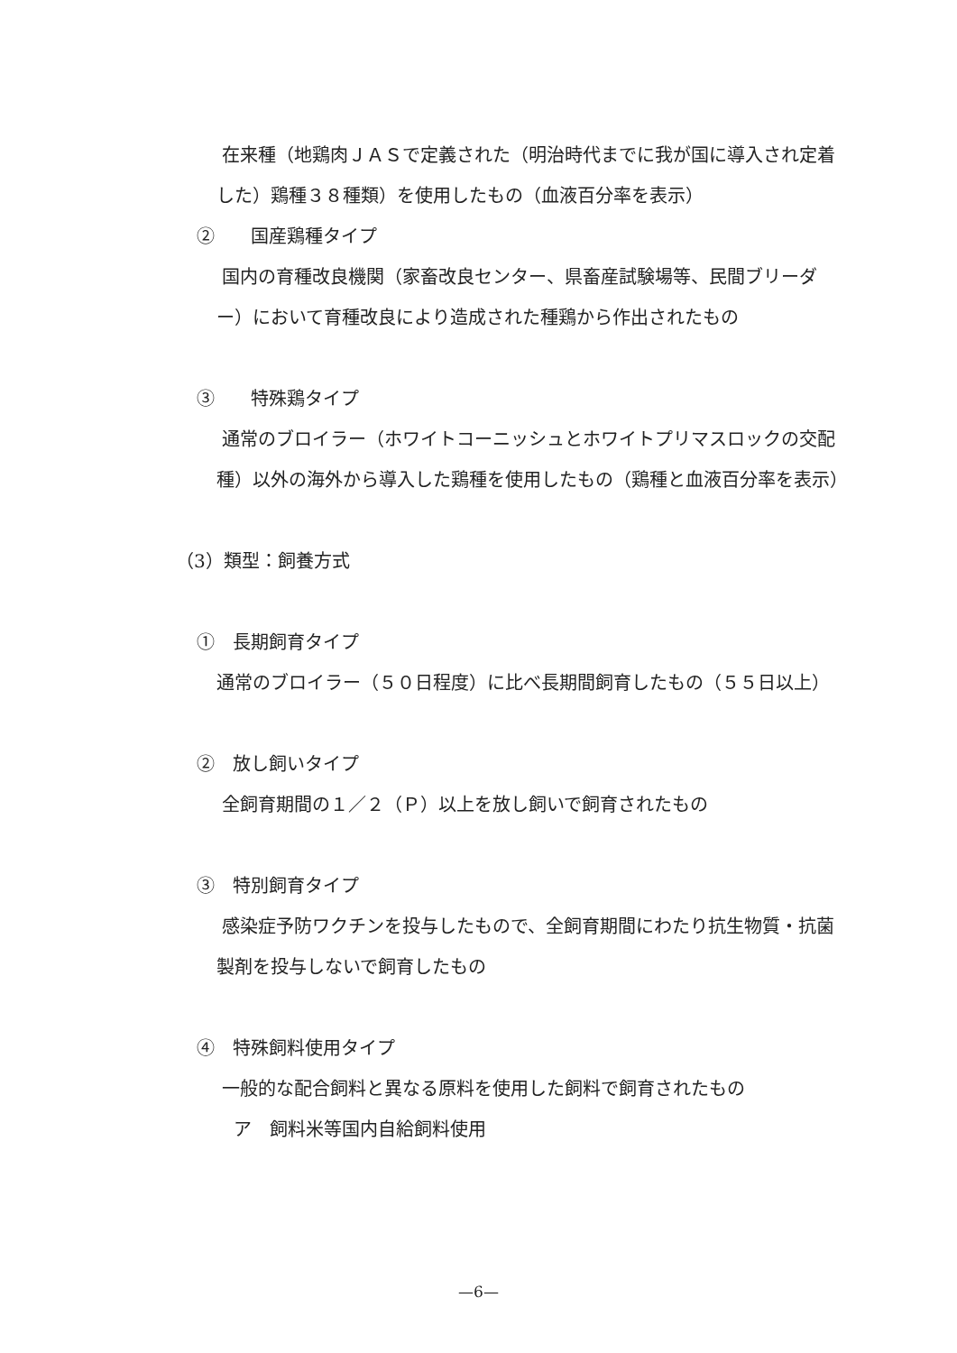在来種（地鶏肉ＪＡＳで定義された（明治時代までに我が国に導入され定着した）鶏種３８種類）を使用したもの（血液百分率を表示）
②　　国産鶏種タイプ
国内の育種改良機関（家畜改良センター、県畜産試験場等、民間ブリーダー）において育種改良により造成された種鶏から作出されたもの
③　　特殊鶏タイプ
通常のブロイラー（ホワイトコーニッシュとホワイトプリマスロックの交配種）以外の海外から導入した鶏種を使用したもの（鶏種と血液百分率を表示）
（3）類型：飼養方式
①　長期飼育タイプ
通常のブロイラー（５０日程度）に比べ長期間飼育したもの（５５日以上）
②　放し飼いタイプ
全飼育期間の１／２（Ｐ）以上を放し飼いで飼育されたもの
③　特別飼育タイプ
感染症予防ワクチンを投与したもので、全飼育期間にわたり抗生物質・抗菌製剤を投与しないで飼育したもの
④　特殊飼料使用タイプ
一般的な配合飼料と異なる原料を使用した飼料で飼育されたもの
ア　飼料米等国内自給飼料使用
—6—